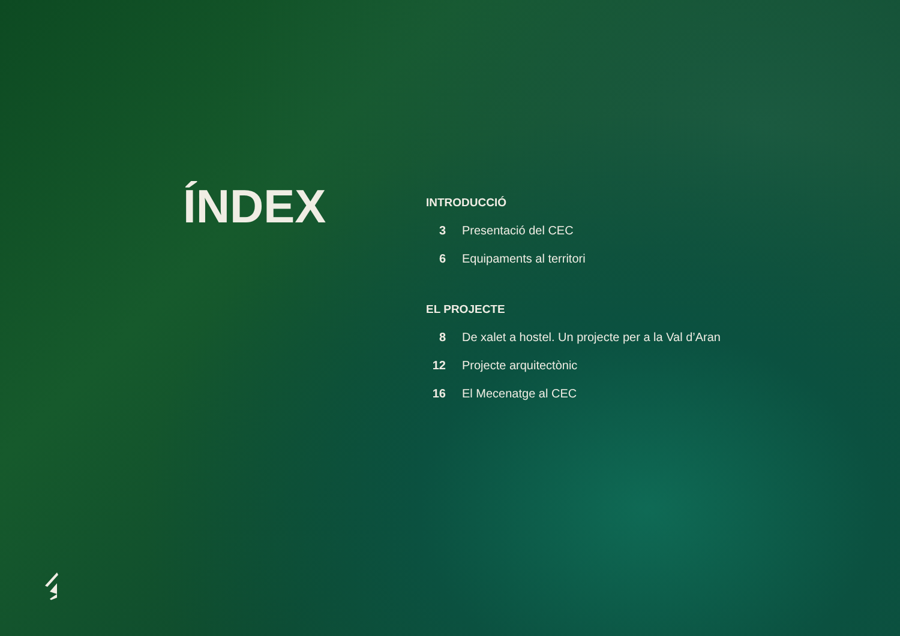ÍNDEX
INTRODUCCIÓ
3 Presentació del CEC
6 Equipaments al territori
EL PROJECTE
8 De xalet a hostel. Un projecte per a la Val d’Aran
12 Projecte arquitectònic
16 El Mecenatge al CEC